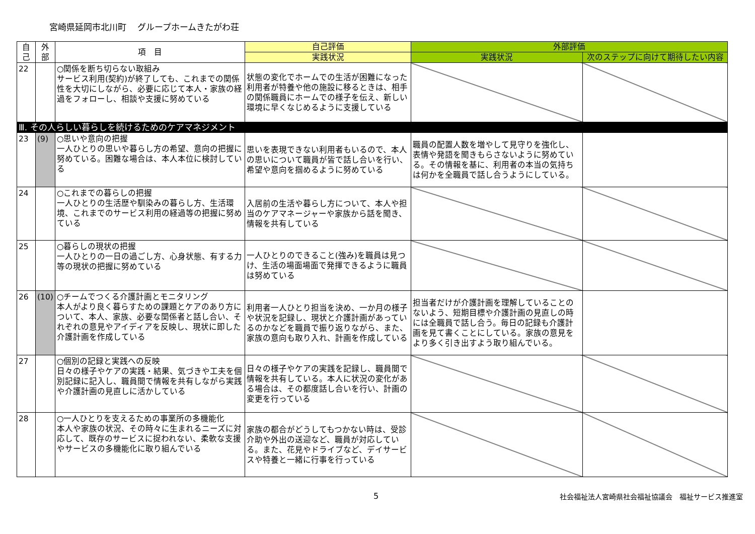宮崎県延岡市北川町　 グループホームきたがわ荘
| 自 己 | 外 部 | 項 目 | 自己評価 | 外部評価 | |
| --- | --- | --- | --- | --- | --- |
| | | | 実践状況 | 実践状況 | 次のステップに向けて期待したい内容 |
| 22 | | ○関係を断ち切らない取組み サービス利用(契約)が終了しても、これまでの関係性を大切にしながら、必要に応じて本人・家族の経過をフォローし、相談や支援に努めている | 状態の変化でホームでの生活が困難になった利用者が特養や他の施設に移るときは、相手の関係職員にホームでの様子を伝え、新しい環境に早くなじめるように支援している | | |
| Ⅲ. その人らしい暮らしを続けるためのケアマネジメント | | | | | |
| 23 | (9) | ○思いや意向の把握 一人ひとりの思いや暮らし方の希望、意向の把握に努めている。困難な場合は、本人本位に検討している | 思いを表現できない利用者もいるので、本人の思いについて職員が皆で話し合いを行い、希望や意向を掴めるように努めている | 職員の配置人数を増やして見守りを強化し、表情や発語を聞きもらさないように努めている。その情報を基に、利用者の本当の気持ちは何かを全職員で話し合うようにしている。 | |
| 24 | | ○これまでの暮らしの把握 一人ひとりの生活歴や馴染みの暮らし方、生活環境、これまでのサービス利用の経過等の把握に努めている | 入居前の生活や暮らし方について、本人や担当のケアマネージャーや家族から話を聞き、情報を共有している | | |
| 25 | | ○暮らしの現状の把握 一人ひとりの一日の過ごし方、心身状態、有する力等の現状の把握に努めている | 一人ひとりのできること(強み)を職員は見つけ、生活の場面場面で発揮できるように職員は努めている | | |
| 26 | (10) | ○チームでつくる介護計画とモニタリング 本人がより良く暮らすための課題とケアのあり方について、本人、家族、必要な関係者と話し合い、それぞれの意見やアイディアを反映し、現状に即した介護計画を作成している | 利用者一人ひとり担当を決め、一か月の様子や状況を記録し、現状と介護計画があっているのかなどを職員で振り返りながら、また、家族の意向も取り入れ、計画を作成している | 担当者だけが介護計画を理解していることのないよう、短期目標や介護計画の見直しの時には全職員で話し合う。毎日の記録も介護計画を見て書くことにしている。家族の意見をより多く引き出すよう取り組んでいる。 | |
| 27 | | ○個別の記録と実践への反映 日々の様子やケアの実践・結果、気づきや工夫を個別記録に記入し、職員間で情報を共有しながら実践や介護計画の見直しに活かしている | 日々の様子やケアの実践を記録し、職員間で情報を共有している。本人に状況の変化がある場合は、その都度話し合いを行い、計画の変更を行っている | | |
| 28 | | ○一人ひとりを支えるための事業所の多機能化 本人や家族の状況、その時々に生まれるニーズに対応して、既存のサービスに捉われない、柔軟な支援やサービスの多機能化に取り組んでいる | 家族の都合がどうしてもつかない時は、受診介助や外出の送迎など、職員が対応している。また、花見やドライブなど、デイサービスや特養と一緒に行事を行っている | | |
5 社会福祉法人宮崎県社会福祉協議会　福祉サービス推進室